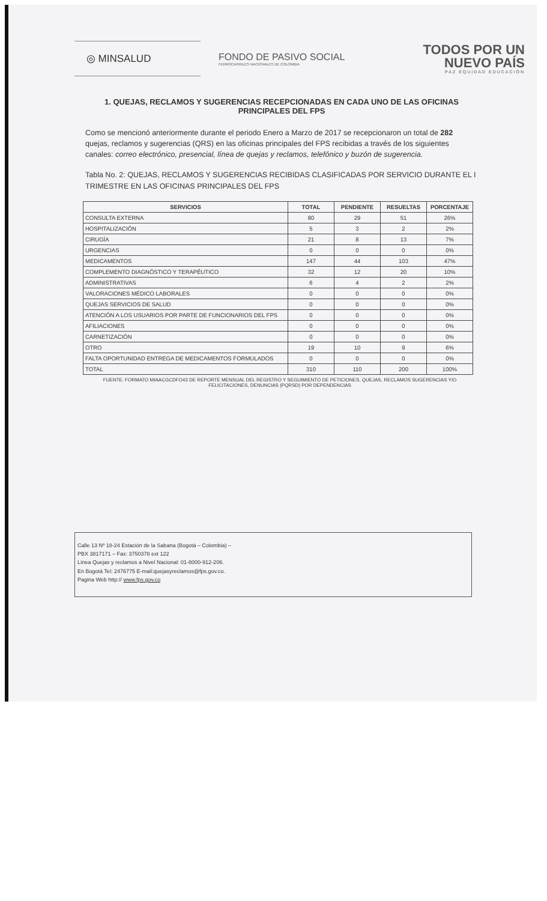◎ MINSALUD
FONDO DE PASIVO SOCIAL
FERROCARRILES NACIONALES DE COLOMBIA
TODOS POR UN
NUEVO PAÍS
PAZ EQUIDAD EDUCACIÓN
1. QUEJAS, RECLAMOS Y SUGERENCIAS RECEPCIONADAS EN CADA UNO DE LAS OFICINAS PRINCIPALES DEL FPS
Como se mencionó anteriormente durante el periodo Enero a Marzo de 2017 se recepcionaron un total de 282 quejas, reclamos y sugerencias (QRS) en las oficinas principales del FPS recibidas a través de los siguientes canales: correo electrónico, presencial, línea de quejas y reclamos, telefónico y buzón de sugerencia.
Tabla No. 2: QUEJAS, RECLAMOS Y SUGERENCIAS RECIBIDAS CLASIFICADAS POR SERVICIO DURANTE EL I TRIMESTRE EN LAS OFICINAS PRINCIPALES DEL FPS
| SERVICIOS | TOTAL | PENDIENTE | RESUELTAS | PORCENTAJE |
| --- | --- | --- | --- | --- |
| CONSULTA EXTERNA | 80 | 29 | 51 | 26% |
| HOSPITALIZACIÓN | 5 | 3 | 2 | 2% |
| CIRUGÍA | 21 | 8 | 13 | 7% |
| URGENCIAS | 0 | 0 | 0 | 0% |
| MEDICAMENTOS | 147 | 44 | 103 | 47% |
| COMPLEMENTO DIAGNÓSTICO Y TERAPÉUTICO | 32 | 12 | 20 | 10% |
| ADMINISTRATIVAS | 6 | 4 | 2 | 2% |
| VALORACIONES MÉDICO LABORALES | 0 | 0 | 0 | 0% |
| QUEJAS SERVICIOS DE SALUD | 0 | 0 | 0 | 0% |
| ATENCIÓN A LOS USUARIOS POR PARTE DE FUNCIONARIOS DEL FPS | 0 | 0 | 0 | 0% |
| AFILIACIONES | 0 | 0 | 0 | 0% |
| CARNETIZACIÓN | 0 | 0 | 0 | 0% |
| OTRO | 19 | 10 | 9 | 6% |
| FALTA OPORTUNIDAD ENTREGA DE MEDICAMENTOS FORMULADOS | 0 | 0 | 0 | 0% |
| TOTAL | 310 | 110 | 200 | 100% |
FUENTE: FORMATO MIAACGCDFO43 DE REPORTE MENSUAL DEL REGISTRO Y SEGUIMIENTO DE PETICIONES, QUEJAS, RECLAMOS SUGERENCIAS Y/O FELICITACIONES, DENUNCIAS (PQRSD) POR DEPENDENCIAS
Calle 13 Nº 18-24 Estación de la Sabana (Bogotá – Colombia) –
PBX 3817171 – Fax: 3750378 ext 122
Línea Quejas y reclamos a Nivel Nacional: 01-8000-912-206.
En Bogotá Tel: 2476775 E-mail:quejasyreclamos@fps.gov.co.
Pagina Web http:// www.fps.gov.co